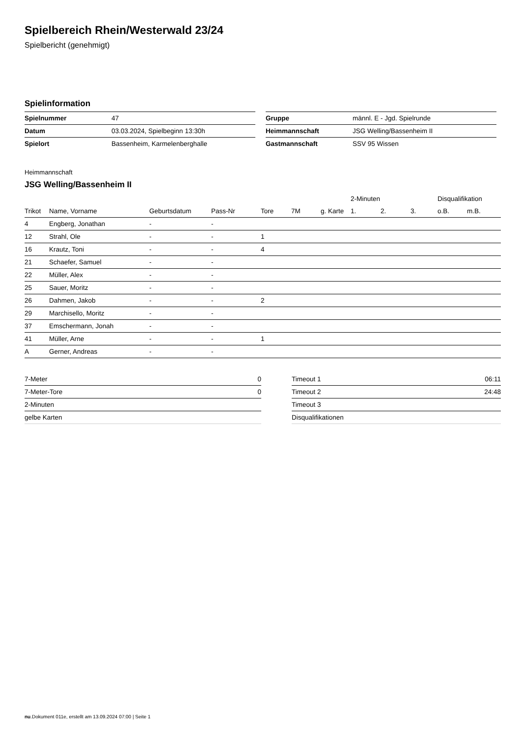Spielbereich Rhein/Westerwald 23/24
Spielbericht (genehmigt)
Spielinformation
| Spielnummer | 47 |
| Datum | 03.03.2024, Spielbeginn 13:30h |
| Spielort | Bassenheim, Karmelenberghalle |
| Gruppe | männl. E - Jgd. Spielrunde |
| Heimmannschaft | JSG Welling/Bassenheim II |
| Gastmannschaft | SSV 95 Wissen |
Heimmannschaft
JSG Welling/Bassenheim II
| | | | | | | | 2-Minuten | | | Disqualifikation | |
| --- | --- | --- | --- | --- | --- | --- | --- | --- | --- | --- | --- |
| Trikot | Name, Vorname | Geburtsdatum | Pass-Nr | Tore | 7M | g. Karte | 1. | 2. | 3. | o.B. | m.B. |
| 4 | Engberg, Jonathan | - | - | | | | | | | | |
| 12 | Strahl, Ole | - | - | 1 | | | | | | | |
| 16 | Krautz, Toni | - | - | 4 | | | | | | | |
| 21 | Schaefer, Samuel | - | - | | | | | | | | |
| 22 | Müller, Alex | - | - | | | | | | | | |
| 25 | Sauer, Moritz | - | - | | | | | | | | |
| 26 | Dahmen, Jakob | - | - | 2 | | | | | | | |
| 29 | Marchisello, Moritz | - | - | | | | | | | | |
| 37 | Emschermann, Jonah | - | - | | | | | | | | |
| 41 | Müller, Arne | - | - | 1 | | | | | | | |
| A | Gerner, Andreas | - | - | | | | | | | | |
| 7-Meter | 0 |
| 7-Meter-Tore | 0 |
| 2-Minuten | |
| gelbe Karten | |
| Timeout 1 | 06:11 |
| Timeout 2 | 24:48 |
| Timeout 3 | |
| Disqualifikationen | |
nu.Dokument 011e, erstellt am 13.09.2024 07:00 | Seite 1